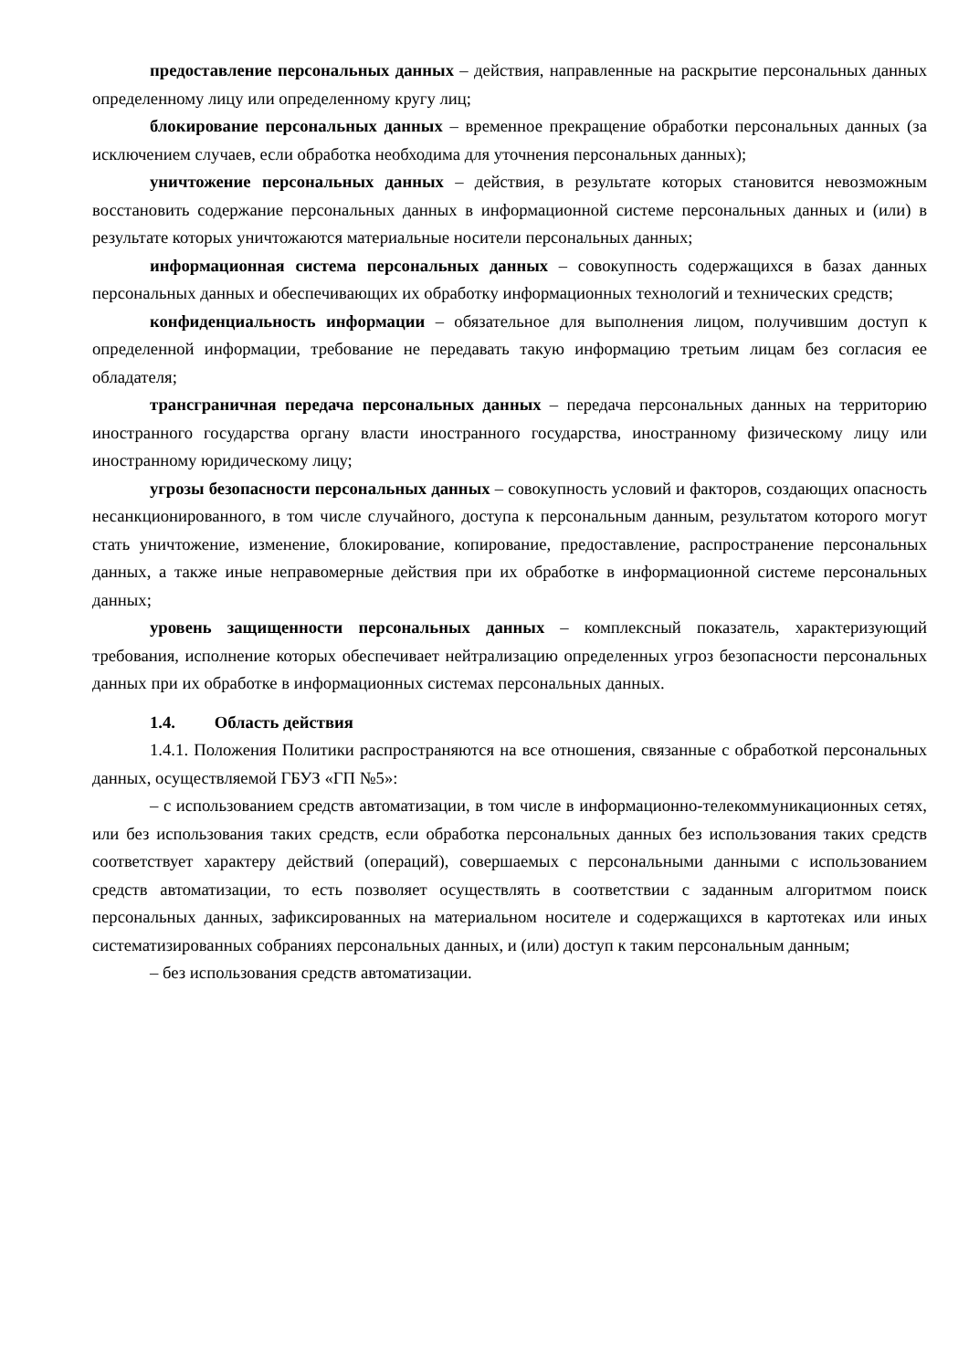предоставление персональных данных – действия, направленные на раскрытие персональных данных определенному лицу или определенному кругу лиц;
блокирование персональных данных – временное прекращение обработки персональных данных (за исключением случаев, если обработка необходима для уточнения персональных данных);
уничтожение персональных данных – действия, в результате которых становится невозможным восстановить содержание персональных данных в информационной системе персональных данных и (или) в результате которых уничтожаются материальные носители персональных данных;
информационная система персональных данных – совокупность содержащихся в базах данных персональных данных и обеспечивающих их обработку информационных технологий и технических средств;
конфиденциальность информации – обязательное для выполнения лицом, получившим доступ к определенной информации, требование не передавать такую информацию третьим лицам без согласия ее обладателя;
трансграничная передача персональных данных – передача персональных данных на территорию иностранного государства органу власти иностранного государства, иностранному физическому лицу или иностранному юридическому лицу;
угрозы безопасности персональных данных – совокупность условий и факторов, создающих опасность несанкционированного, в том числе случайного, доступа к персональным данным, результатом которого могут стать уничтожение, изменение, блокирование, копирование, предоставление, распространение персональных данных, а также иные неправомерные действия при их обработке в информационной системе персональных данных;
уровень защищенности персональных данных – комплексный показатель, характеризующий требования, исполнение которых обеспечивает нейтрализацию определенных угроз безопасности персональных данных при их обработке в информационных системах персональных данных.
1.4. Область действия
1.4.1. Положения Политики распространяются на все отношения, связанные с обработкой персональных данных, осуществляемой ГБУЗ «ГП №5»:
– с использованием средств автоматизации, в том числе в информационно-телекоммуникационных сетях, или без использования таких средств, если обработка персональных данных без использования таких средств соответствует характеру действий (операций), совершаемых с персональными данными с использованием средств автоматизации, то есть позволяет осуществлять в соответствии с заданным алгоритмом поиск персональных данных, зафиксированных на материальном носителе и содержащихся в картотеках или иных систематизированных собраниях персональных данных, и (или) доступ к таким персональным данным;
– без использования средств автоматизации.